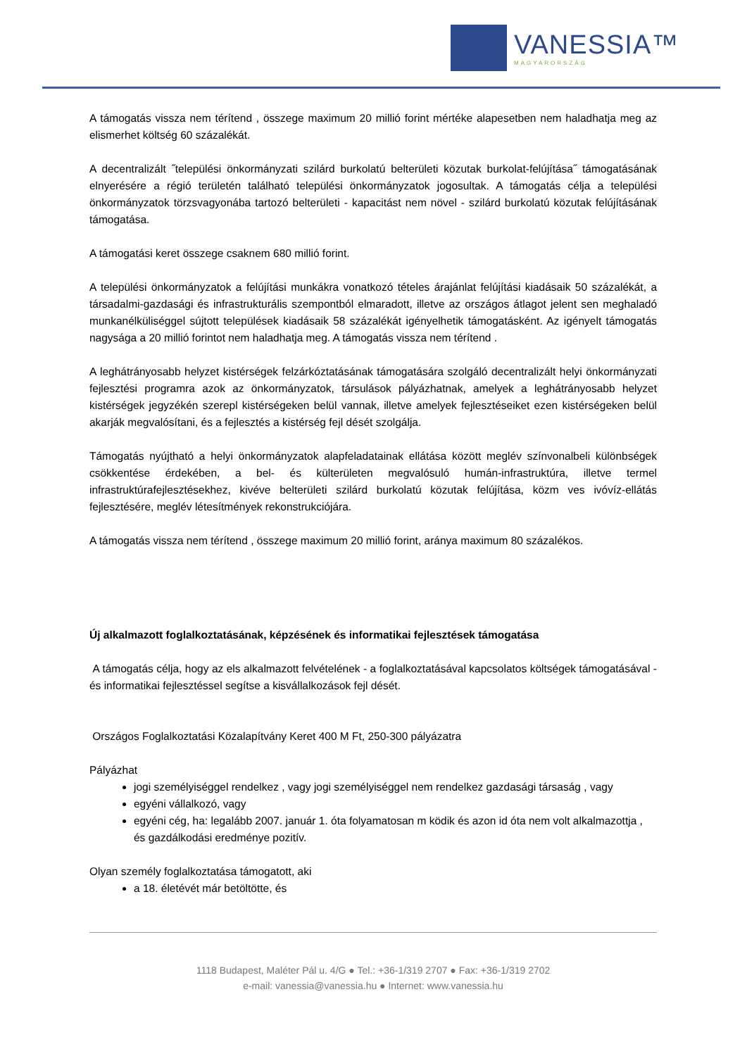VANESSIA™
MAGYARORSZÁG
A támogatás vissza nem térítend , összege maximum 20 millió forint mértéke alapesetben nem haladhatja meg az elismerhet költség 60 százalékát.
A decentralizált ˝települési önkormányzati szilárd burkolatú belterületi közutak burkolat-felújítása˝ támogatásának elnyerésére a régió területén található települési önkormányzatok jogosultak. A támogatás célja a települési önkormányzatok törzsvagyonába tartozó belterületi - kapacitást nem növel - szilárd burkolatú közutak felújításának támogatása.
A támogatási keret összege csaknem 680 millió forint.
A települési önkormányzatok a felújítási munkákra vonatkozó tételes árajánlat felújítási kiadásaik 50 százalékát, a társadalmi-gazdasági és infrastrukturális szempontból elmaradott, illetve az országos átlagot jelent sen meghaladó munkanélküliséggel sújtott települések kiadásaik 58 százalékát igényelhetik támogatásként. Az igényelt támogatás nagysága a 20 millió forintot nem haladhatja meg. A támogatás vissza nem térítend .
A leghátrányosabb helyzet kistérségek felzárkóztatásának támogatására szolgáló decentralizált helyi önkormányzati fejlesztési programra azok az önkormányzatok, társulások pályázhatnak, amelyek a leghátrányosabb helyzet kistérségek jegyzékén szerepl kistérségeken belül vannak, illetve amelyek fejlesztéseiket ezen kistérségeken belül akarják megvalósítani, és a fejlesztés a kistérség fejl dését szolgálja.
Támogatás nyújtható a helyi önkormányzatok alapfeladatainak ellátása között meglév színvonalbeli különbségek csökkentése érdekében, a bel- és külterületen megvalósuló humán-infrastruktúra, illetve termel infrastruktúrafejlesztésekhez, kivéve belterületi szilárd burkolatú közutak felújítása, közm ves ivóvíz-ellátás fejlesztésére, meglév létesítmények rekonstrukciójára.
A támogatás vissza nem térítend , összege maximum 20 millió forint, aránya maximum 80 százalékos.
Új alkalmazott foglalkoztatásának, képzésének és informatikai fejlesztések támogatása
A támogatás célja, hogy az els alkalmazott felvételének - a foglalkoztatásával kapcsolatos költségek támogatásával - és informatikai fejlesztéssel segítse a kisvállalkozások fejl dését.
Országos Foglalkoztatási Közalapítvány Keret 400 M Ft, 250-300 pályázatra
Pályázhat
jogi személyiséggel rendelkez , vagy jogi személyiséggel nem rendelkez gazdasági társaság , vagy
egyéni vállalkozó, vagy
egyéni cég, ha: legalább 2007. január 1. óta folyamatosan m ködik és azon id óta nem volt alkalmazottja , és gazdálkodási eredménye pozitív.
Olyan személy foglalkoztatása támogatott, aki
a 18. életévét már betöltötte, és
1118 Budapest, Maléter Pál u. 4/G ● Tel.: +36-1/319 2707 ● Fax: +36-1/319 2702
e-mail: vanessia@vanessia.hu ● Internet: www.vanessia.hu